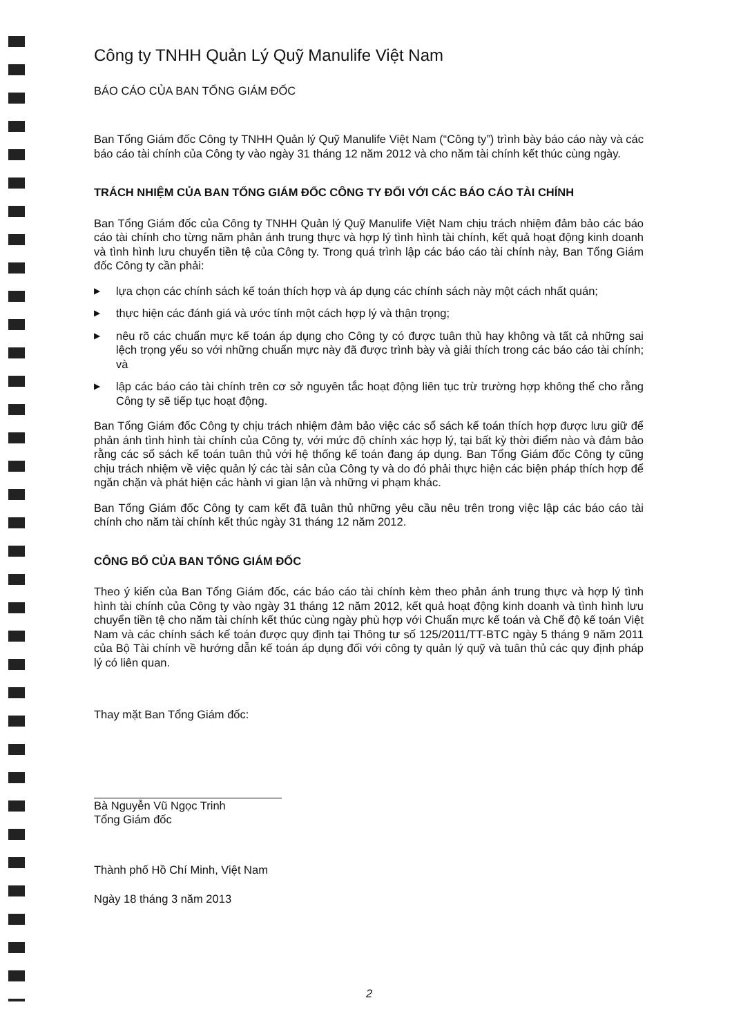Công ty TNHH Quản Lý Quỹ Manulife Việt Nam
BÁO CÁO CỦA BAN TỔNG GIÁM ĐỐC
Ban Tổng Giám đốc Công ty TNHH Quản lý Quỹ Manulife Việt Nam (“Công ty”) trình bày báo cáo này và các báo cáo tài chính của Công ty vào ngày 31 tháng 12 năm 2012 và cho năm tài chính kết thúc cùng ngày.
TRÁCH NHIỆM CỦA BAN TỔNG GIÁM ĐỐC CÔNG TY ĐỐI VỚI CÁC BÁO CÁO TÀI CHÍNH
Ban Tổng Giám đốc của Công ty TNHH Quản lý Quỹ Manulife Việt Nam chịu trách nhiệm đảm bảo các báo cáo tài chính cho từng năm phản ánh trung thực và hợp lý tình hình tài chính, kết quả hoạt động kinh doanh và tình hình lưu chuyển tiền tệ của Công ty. Trong quá trình lập các báo cáo tài chính này, Ban Tổng Giám đốc Công ty cần phải:
▶ lựa chọn các chính sách kế toán thích hợp và áp dụng các chính sách này một cách nhất quán;
▶ thực hiện các đánh giá và ước tính một cách hợp lý và thận trọng;
▶ nêu rõ các chuẩn mực kế toán áp dụng cho Công ty có được tuân thủ hay không và tất cả những sai lệch trọng yếu so với những chuẩn mực này đã được trình bày và giải thích trong các báo cáo tài chính; và
▶ lập các báo cáo tài chính trên cơ sở nguyên tắc hoạt động liên tục trừ trường hợp không thể cho rằng Công ty sẽ tiếp tục hoạt động.
Ban Tổng Giám đốc Công ty chịu trách nhiệm đảm bảo việc các sổ sách kế toán thích hợp được lưu giữ để phản ánh tình hình tài chính của Công ty, với mức độ chính xác hợp lý, tại bất kỳ thời điểm nào và đảm bảo rằng các sổ sách kế toán tuân thủ với hệ thống kế toán đang áp dụng. Ban Tổng Giám đốc Công ty cũng chịu trách nhiệm về việc quản lý các tài sản của Công ty và do đó phải thực hiện các biện pháp thích hợp để ngăn chặn và phát hiện các hành vi gian lận và những vi phạm khác.
Ban Tổng Giám đốc Công ty cam kết đã tuân thủ những yêu cầu nêu trên trong việc lập các báo cáo tài chính cho năm tài chính kết thúc ngày 31 tháng 12 năm 2012.
CÔNG BỐ CỦA BAN TỔNG GIÁM ĐỐC
Theo ý kiến của Ban Tổng Giám đốc, các báo cáo tài chính kèm theo phản ánh trung thực và hợp lý tình hình tài chính của Công ty vào ngày 31 tháng 12 năm 2012, kết quả hoạt động kinh doanh và tình hình lưu chuyển tiền tệ cho năm tài chính kết thúc cùng ngày phù hợp với Chuẩn mực kế toán và Chế độ kế toán Việt Nam và các chính sách kế toán được quy định tại Thông tư số 125/2011/TT-BTC ngày 5 tháng 9 năm 2011 của Bộ Tài chính về hướng dẫn kế toán áp dụng đối với công ty quản lý quỹ và tuân thủ các quy định pháp lý có liên quan.
Thay mặt Ban Tổng Giám đốc:
Bà Nguyễn Vũ Ngọc Trinh
Tổng Giám đốc
Thành phố Hồ Chí Minh, Việt Nam
Ngày 18 tháng 3 năm 2013
2